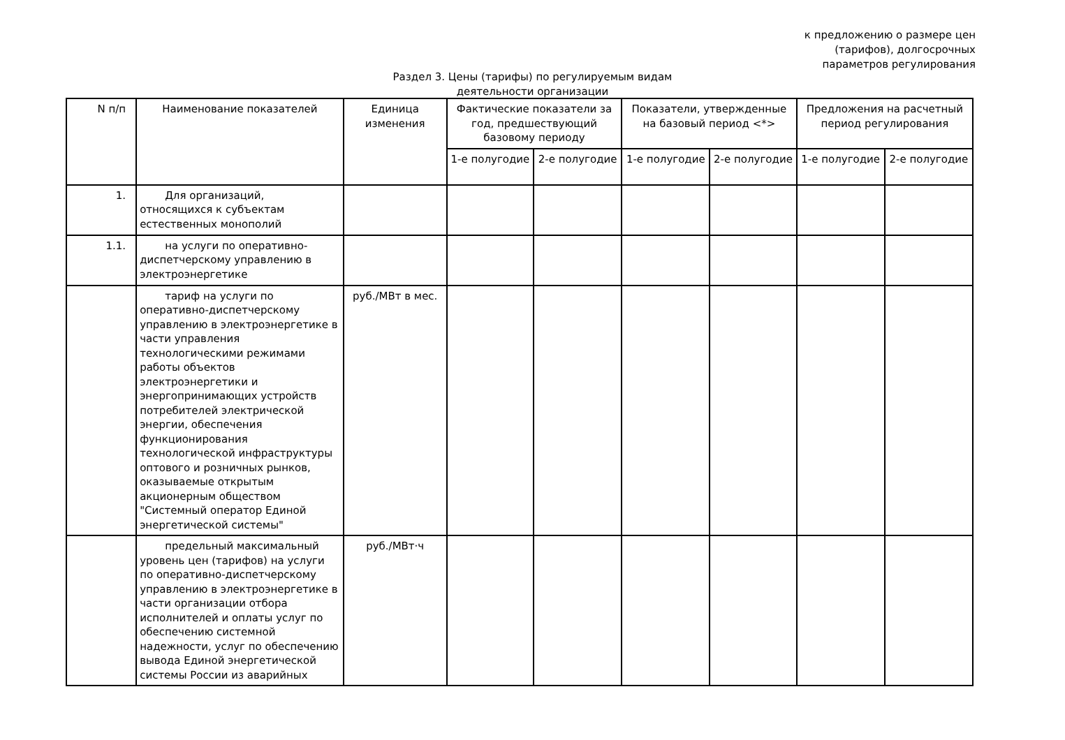к предложению о размере цен
(тарифов), долгосрочных
параметров регулирования
Раздел 3. Цены (тарифы) по регулируемым видам
деятельности организации
| N п/п | Наименование показателей | Единица изменения | Фактические показатели за год, предшествующий базовому периоду | | Показатели, утвержденные на базовый период <*> | | Предложения на расчетный период регулирования | |
| --- | --- | --- | --- | --- | --- | --- | --- | --- |
| | | | 1-е полугодие | 2-е полугодие | 1-е полугодие | 2-е полугодие | 1-е полугодие | 2-е полугодие |
| 1. | Для организаций, относящихся к субъектам естественных монополий | | | | | | | |
| 1.1. | на услуги по оперативно-диспетчерскому управлению в электроэнергетике | | | | | | | |
| | тариф на услуги по оперативно-диспетчерскому управлению в электроэнергетике в части управления технологическими режимами работы объектов электроэнергетики и энергопринимающих устройств потребителей электрической энергии, обеспечения функционирования технологической инфраструктуры оптового и розничных рынков, оказываемые открытым акционерным обществом "Системный оператор Единой энергетической системы" | руб./МВт в мес. | | | | | | |
| | предельный максимальный уровень цен (тарифов) на услуги по оперативно-диспетчерскому управлению в электроэнергетике в части организации отбора исполнителей и оплаты услуг по обеспечению системной надежности, услуг по обеспечению вывода Единой энергетической системы России из аварийных | руб./МВт·ч | | | | | | |